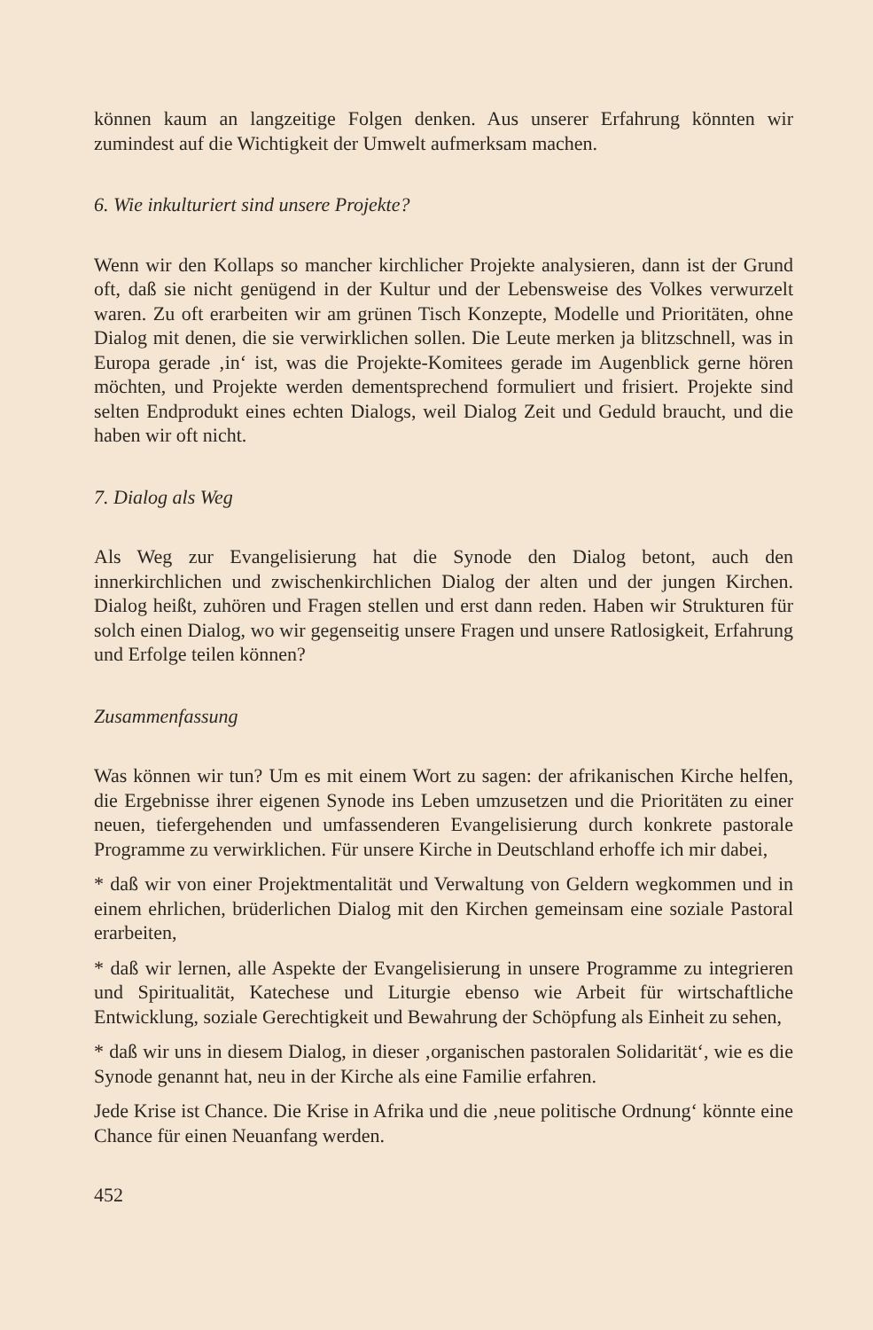können kaum an langzeitige Folgen denken. Aus unserer Erfahrung könnten wir zumindest auf die Wichtigkeit der Umwelt aufmerksam machen.
6. Wie inkulturiert sind unsere Projekte?
Wenn wir den Kollaps so mancher kirchlicher Projekte analysieren, dann ist der Grund oft, daß sie nicht genügend in der Kultur und der Lebensweise des Volkes verwurzelt waren. Zu oft erarbeiten wir am grünen Tisch Konzepte, Modelle und Prioritäten, ohne Dialog mit denen, die sie verwirklichen sollen. Die Leute merken ja blitzschnell, was in Europa gerade ‚in‘ ist, was die Projekte-Komitees gerade im Augenblick gerne hören möchten, und Projekte werden dementsprechend formuliert und frisiert. Projekte sind selten Endprodukt eines echten Dialogs, weil Dialog Zeit und Geduld braucht, und die haben wir oft nicht.
7. Dialog als Weg
Als Weg zur Evangelisierung hat die Synode den Dialog betont, auch den innerkirchlichen und zwischenkirchlichen Dialog der alten und der jungen Kirchen. Dialog heißt, zuhören und Fragen stellen und erst dann reden. Haben wir Strukturen für solch einen Dialog, wo wir gegenseitig unsere Fragen und unsere Ratlosigkeit, Erfahrung und Erfolge teilen können?
Zusammenfassung
Was können wir tun? Um es mit einem Wort zu sagen: der afrikanischen Kirche helfen, die Ergebnisse ihrer eigenen Synode ins Leben umzusetzen und die Prioritäten zu einer neuen, tiefergehenden und umfassenderen Evangelisierung durch konkrete pastorale Programme zu verwirklichen. Für unsere Kirche in Deutschland erhoffe ich mir dabei,
* daß wir von einer Projektmentalität und Verwaltung von Geldern wegkommen und in einem ehrlichen, brüderlichen Dialog mit den Kirchen gemeinsam eine soziale Pastoral erarbeiten,
* daß wir lernen, alle Aspekte der Evangelisierung in unsere Programme zu integrieren und Spiritualität, Katechese und Liturgie ebenso wie Arbeit für wirtschaftliche Entwicklung, soziale Gerechtigkeit und Bewahrung der Schöpfung als Einheit zu sehen,
* daß wir uns in diesem Dialog, in dieser ‚organischen pastoralen Solidarität‘, wie es die Synode genannt hat, neu in der Kirche als eine Familie erfahren.
Jede Krise ist Chance. Die Krise in Afrika und die ‚neue politische Ordnung‘ könnte eine Chance für einen Neuanfang werden.
452